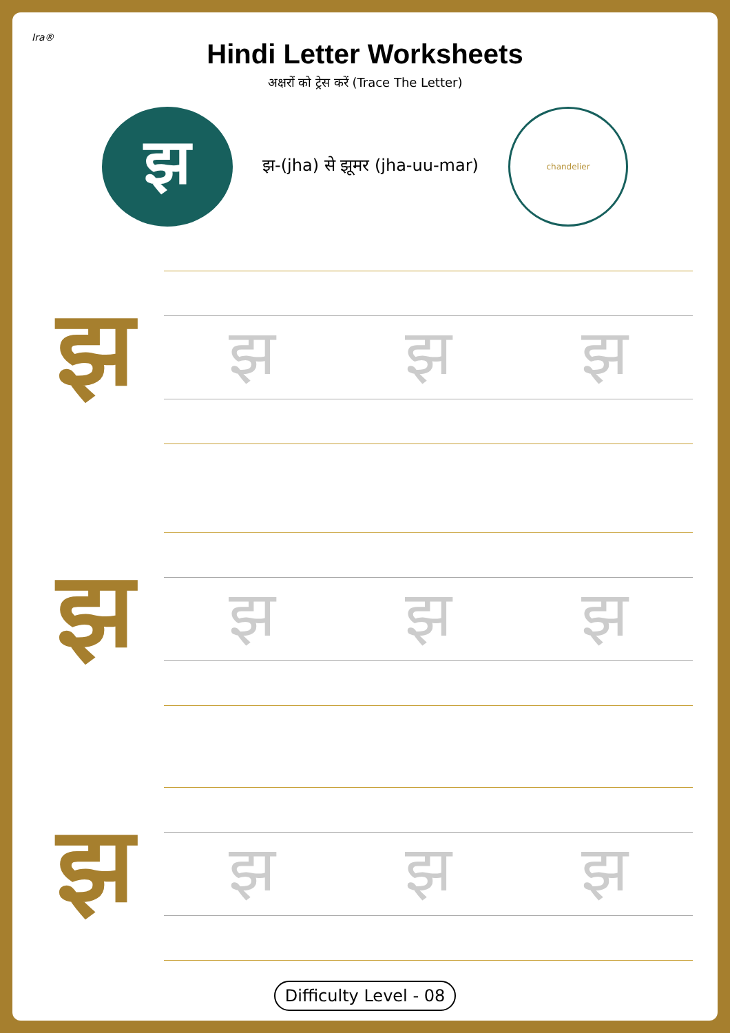Ira®
Hindi Letter Worksheets
अक्षरों को ट्रेस करें (Trace The Letter)
झ
झ-(jha) से झूमर (jha-uu-mar)
chandelier
झ
झ झ झ
झ
झ झ झ
झ
झ झ झ
Difficulty Level - 08